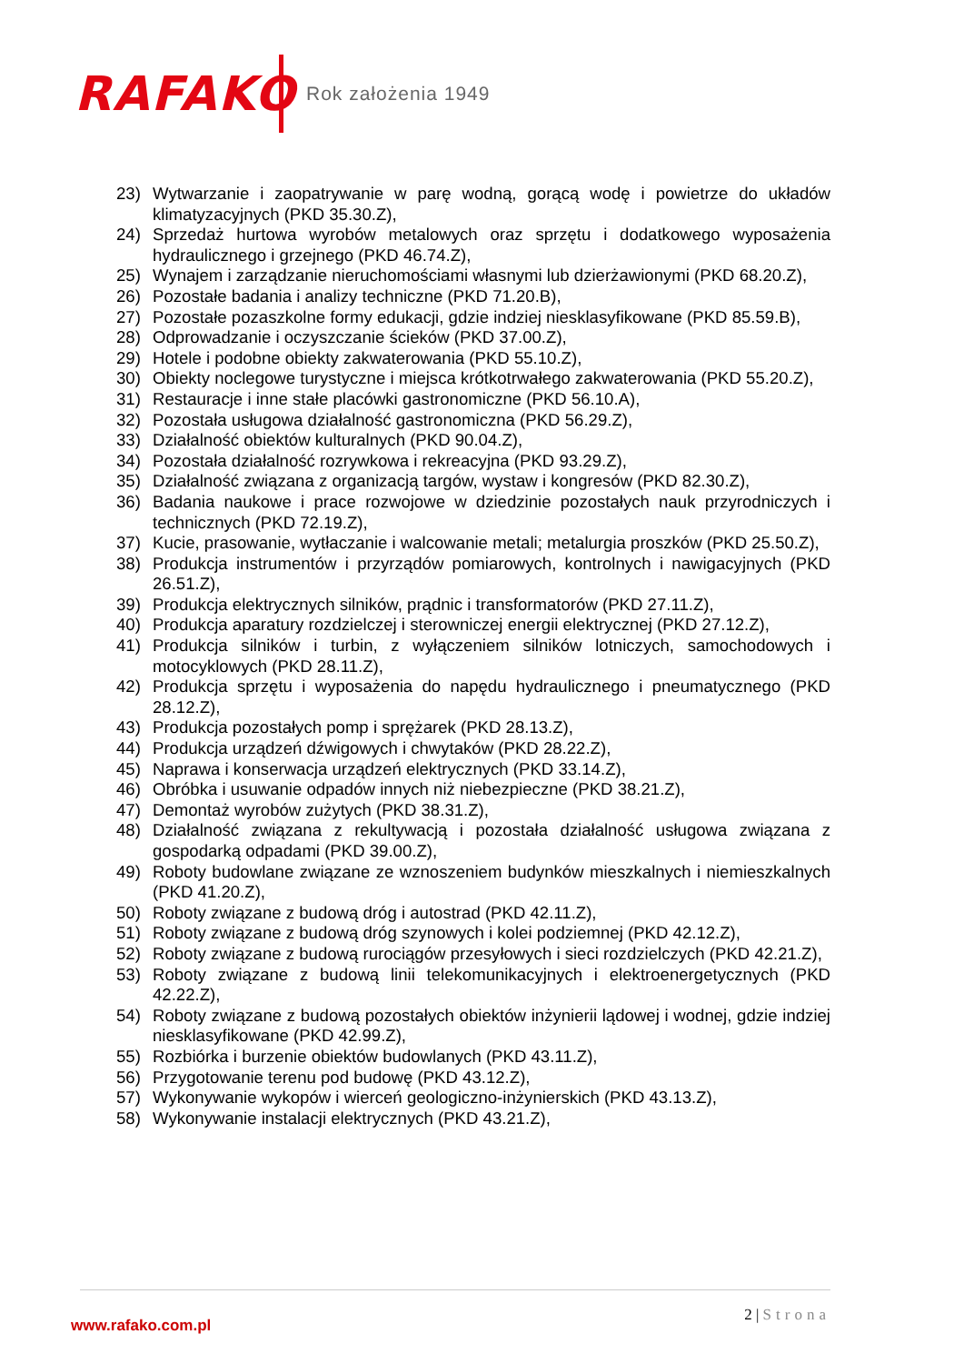RAFAKO
Rok założenia 1949
23) Wytwarzanie i zaopatrywanie w parę wodną, gorącą wodę i powietrze do układów klimatyzacyjnych (PKD 35.30.Z),
24) Sprzedaż hurtowa wyrobów metalowych oraz sprzętu i dodatkowego wyposażenia hydraulicznego i grzejnego (PKD 46.74.Z),
25) Wynajem i zarządzanie nieruchomościami własnymi lub dzierżawionymi (PKD 68.20.Z),
26) Pozostałe badania i analizy techniczne (PKD 71.20.B),
27) Pozostałe pozaszkolne formy edukacji, gdzie indziej niesklasyfikowane (PKD 85.59.B),
28) Odprowadzanie i oczyszczanie ścieków (PKD 37.00.Z),
29) Hotele i podobne obiekty zakwaterowania (PKD 55.10.Z),
30) Obiekty noclegowe turystyczne i miejsca krótkotrwałego zakwaterowania (PKD 55.20.Z),
31) Restauracje i inne stałe placówki gastronomiczne (PKD 56.10.A),
32) Pozostała usługowa działalność gastronomiczna (PKD 56.29.Z),
33) Działalność obiektów kulturalnych (PKD 90.04.Z),
34) Pozostała działalność rozrywkowa i rekreacyjna (PKD 93.29.Z),
35) Działalność związana z organizacją targów, wystaw i kongresów (PKD 82.30.Z),
36) Badania naukowe i prace rozwojowe w dziedzinie pozostałych nauk przyrodniczych i technicznych (PKD 72.19.Z),
37) Kucie, prasowanie, wytłaczanie i walcowanie metali; metalurgia proszków (PKD 25.50.Z),
38) Produkcja instrumentów i przyrządów pomiarowych, kontrolnych i nawigacyjnych (PKD 26.51.Z),
39) Produkcja elektrycznych silników, prądnic i transformatorów (PKD 27.11.Z),
40) Produkcja aparatury rozdzielczej i sterowniczej energii elektrycznej (PKD 27.12.Z),
41) Produkcja silników i turbin, z wyłączeniem silników lotniczych, samochodowych i motocyklowych (PKD 28.11.Z),
42) Produkcja sprzętu i wyposażenia do napędu hydraulicznego i pneumatycznego (PKD 28.12.Z),
43) Produkcja pozostałych pomp i sprężarek (PKD 28.13.Z),
44) Produkcja urządzeń dźwigowych i chwytaków (PKD 28.22.Z),
45) Naprawa i konserwacja urządzeń elektrycznych (PKD 33.14.Z),
46) Obróbka i usuwanie odpadów innych niż niebezpieczne (PKD 38.21.Z),
47) Demontaż wyrobów zużytych (PKD 38.31.Z),
48) Działalność związana z rekultywacją i pozostała działalność usługowa związana z gospodarką odpadami (PKD 39.00.Z),
49) Roboty budowlane związane ze wznoszeniem budynków mieszkalnych i niemieszkalnych (PKD 41.20.Z),
50) Roboty związane z budową dróg i autostrad (PKD 42.11.Z),
51) Roboty związane z budową dróg szynowych i kolei podziemnej (PKD 42.12.Z),
52) Roboty związane z budową rurociągów przesyłowych i sieci rozdzielczych (PKD 42.21.Z),
53) Roboty związane z budową linii telekomunikacyjnych i elektroenergetycznych (PKD 42.22.Z),
54) Roboty związane z budową pozostałych obiektów inżynierii lądowej i wodnej, gdzie indziej niesklasyfikowane (PKD 42.99.Z),
55) Rozbiórka i burzenie obiektów budowlanych (PKD 43.11.Z),
56) Przygotowanie terenu pod budowę (PKD 43.12.Z),
57) Wykonywanie wykopów i wierceń geologiczno-inżynierskich (PKD 43.13.Z),
58) Wykonywanie instalacji elektrycznych (PKD 43.21.Z),
www.rafako.com.pl
2 | Strona